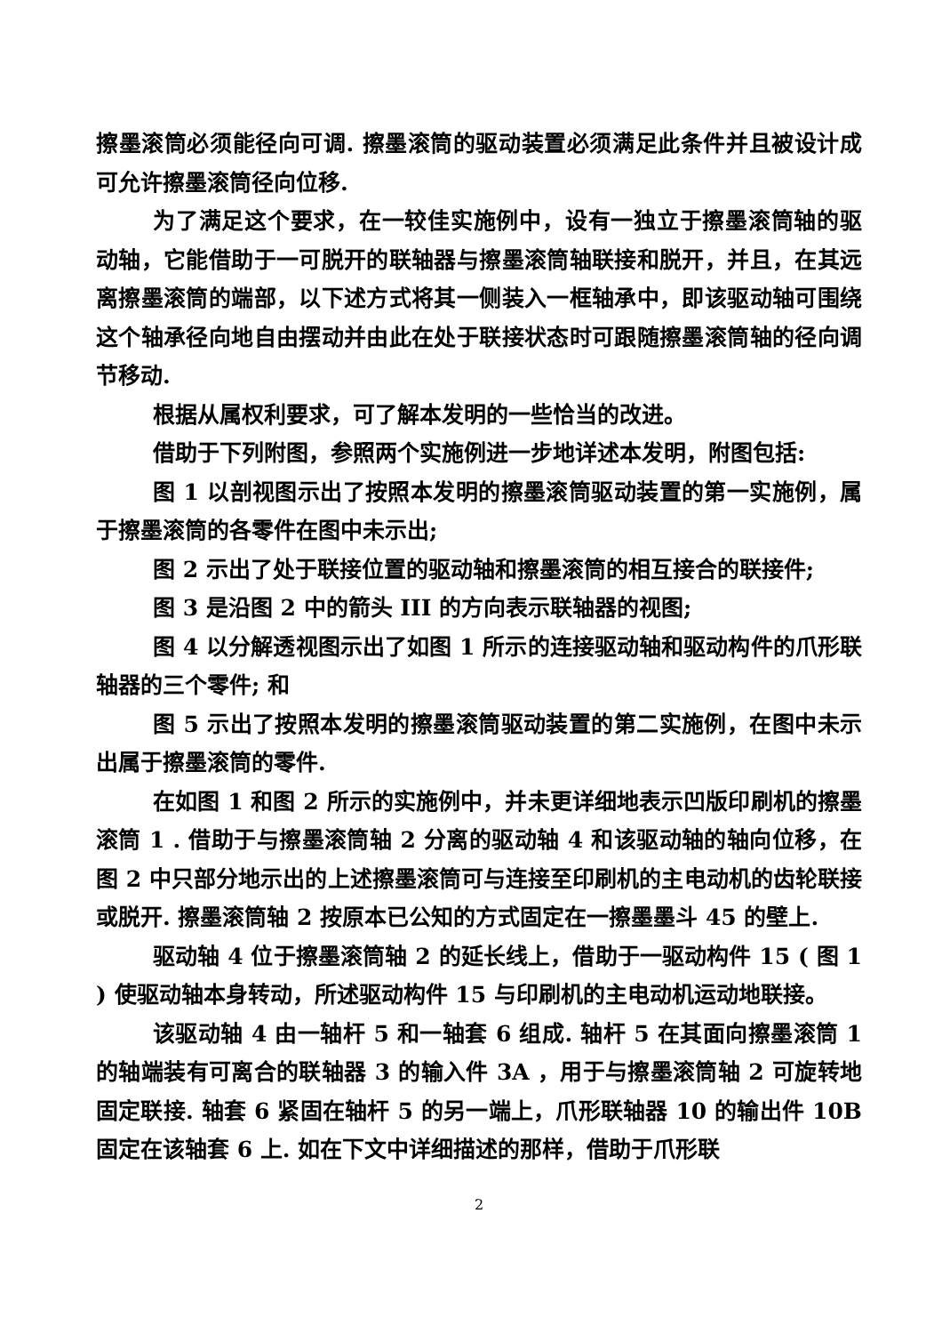擦墨滚筒必须能径向可调. 擦墨滚筒的驱动装置必须满足此条件并且被设计成可允许擦墨滚筒径向位移.
为了满足这个要求，在一较佳实施例中，设有一独立于擦墨滚筒轴的驱动轴，它能借助于一可脱开的联轴器与擦墨滚筒轴联接和脱开，并且，在其远离擦墨滚筒的端部，以下述方式将其一侧装入一框轴承中，即该驱动轴可围绕这个轴承径向地自由摆动并由此在处于联接状态时可跟随擦墨滚筒轴的径向调节移动.
根据从属权利要求，可了解本发明的一些恰当的改进。
借助于下列附图，参照两个实施例进一步地详述本发明，附图包括:
图 1 以剖视图示出了按照本发明的擦墨滚筒驱动装置的第一实施例，属于擦墨滚筒的各零件在图中未示出;
图 2 示出了处于联接位置的驱动轴和擦墨滚筒的相互接合的联接件;
图 3 是沿图 2 中的箭头 III 的方向表示联轴器的视图;
图 4 以分解透视图示出了如图 1 所示的连接驱动轴和驱动构件的爪形联轴器的三个零件; 和
图 5 示出了按照本发明的擦墨滚筒驱动装置的第二实施例，在图中未示出属于擦墨滚筒的零件.
在如图 1 和图 2 所示的实施例中，并未更详细地表示凹版印刷机的擦墨滚筒 1 . 借助于与擦墨滚筒轴 2 分离的驱动轴 4 和该驱动轴的轴向位移，在图 2 中只部分地示出的上述擦墨滚筒可与连接至印刷机的主电动机的齿轮联接或脱开. 擦墨滚筒轴 2 按原本已公知的方式固定在一擦墨墨斗 45 的壁上.
驱动轴 4 位于擦墨滚筒轴 2 的延长线上，借助于一驱动构件 15 ( 图 1 ) 使驱动轴本身转动，所述驱动构件 15 与印刷机的主电动机运动地联接。
该驱动轴 4 由一轴杆 5 和一轴套 6 组成. 轴杆 5 在其面向擦墨滚筒 1 的轴端装有可离合的联轴器 3 的输入件 3A ，用于与擦墨滚筒轴 2 可旋转地固定联接. 轴套 6 紧固在轴杆 5 的另一端上，爪形联轴器 10 的输出件 10B 固定在该轴套 6 上. 如在下文中详细描述的那样，借助于爪形联
2